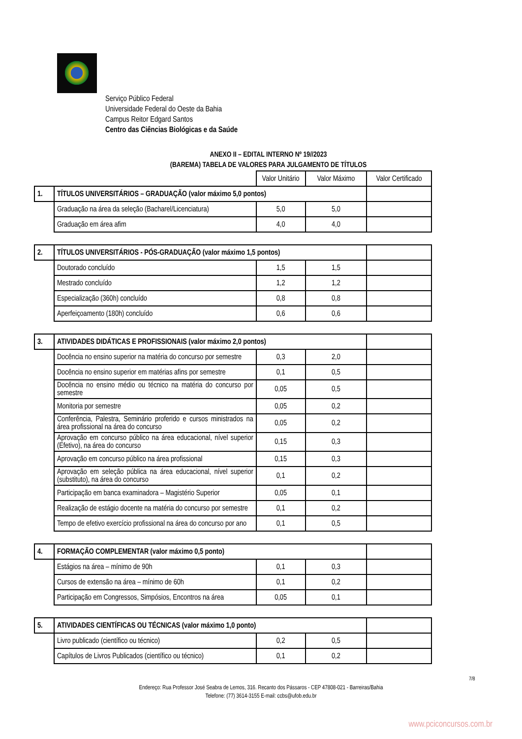Serviço Público Federal
Universidade Federal do Oeste da Bahia
Campus Reitor Edgard Santos
Centro das Ciências Biológicas e da Saúde
ANEXO II – EDITAL INTERNO Nº 19//2023
(BAREMA) TABELA DE VALORES PARA JULGAMENTO DE TÍTULOS
| | | Valor Unitário | Valor Máximo | Valor Certificado |
| 1. | TÍTULOS UNIVERSITÁRIOS – GRADUAÇÃO (valor máximo 5,0 pontos) | | | |
| | Graduação na área da seleção (Bacharel/Licenciatura) | 5,0 | 5,0 | |
| | Graduação em área afim | 4,0 | 4,0 | |
| 2. | TÍTULOS UNIVERSITÁRIOS - PÓS-GRADUAÇÃO (valor máximo 1,5 pontos) | | | |
| | Doutorado concluído | 1,5 | 1,5 | |
| | Mestrado concluído | 1,2 | 1,2 | |
| | Especialização (360h) concluído | 0,8 | 0,8 | |
| | Aperfeiçoamento (180h) concluído | 0,6 | 0,6 | |
| 3. | ATIVIDADES DIDÁTICAS E PROFISSIONAIS (valor máximo 2,0 pontos) | | | |
| | Docência no ensino superior na matéria do concurso por semestre | 0,3 | 2,0 | |
| | Docência no ensino superior em matérias afins por semestre | 0,1 | 0,5 | |
| | Docência no ensino médio ou técnico na matéria do concurso por semestre | 0,05 | 0,5 | |
| | Monitoria por semestre | 0,05 | 0,2 | |
| | Conferência, Palestra, Seminário proferido e cursos ministrados na área profissional na área do concurso | 0,05 | 0,2 | |
| | Aprovação em concurso público na área educacional, nível superior (Efetivo), na área do concurso | 0,15 | 0,3 | |
| | Aprovação em concurso público na área profissional | 0,15 | 0,3 | |
| | Aprovação em seleção pública na área educacional, nível superior (substituto), na área do concurso | 0,1 | 0,2 | |
| | Participação em banca examinadora – Magistério Superior | 0,05 | 0,1 | |
| | Realização de estágio docente na matéria do concurso por semestre | 0,1 | 0,2 | |
| | Tempo de efetivo exercício profissional na área do concurso por ano | 0,1 | 0,5 | |
| 4. | FORMAÇÃO COMPLEMENTAR (valor máximo 0,5 ponto) | | | |
| | Estágios na área – mínimo de 90h | 0,1 | 0,3 | |
| | Cursos de extensão na área – mínimo de 60h | 0,1 | 0,2 | |
| | Participação em Congressos, Simpósios, Encontros na área | 0,05 | 0,1 | |
| 5. | ATIVIDADES CIENTÍFICAS OU TÉCNICAS (valor máximo 1,0 ponto) | | | |
| | Livro publicado (científico ou técnico) | 0,2 | 0,5 | |
| | Capítulos de Livros Publicados (científico ou técnico) | 0,1 | 0,2 | |
7/8
Endereço: Rua Professor José Seabra de Lemos, 316. Recanto dos Pássaros - CEP 47808-021 - Barreiras/Bahia
Telefone: (77) 3614-3155 E-mail: ccbs@ufob.edu.br
www.pciconcursos.com.br